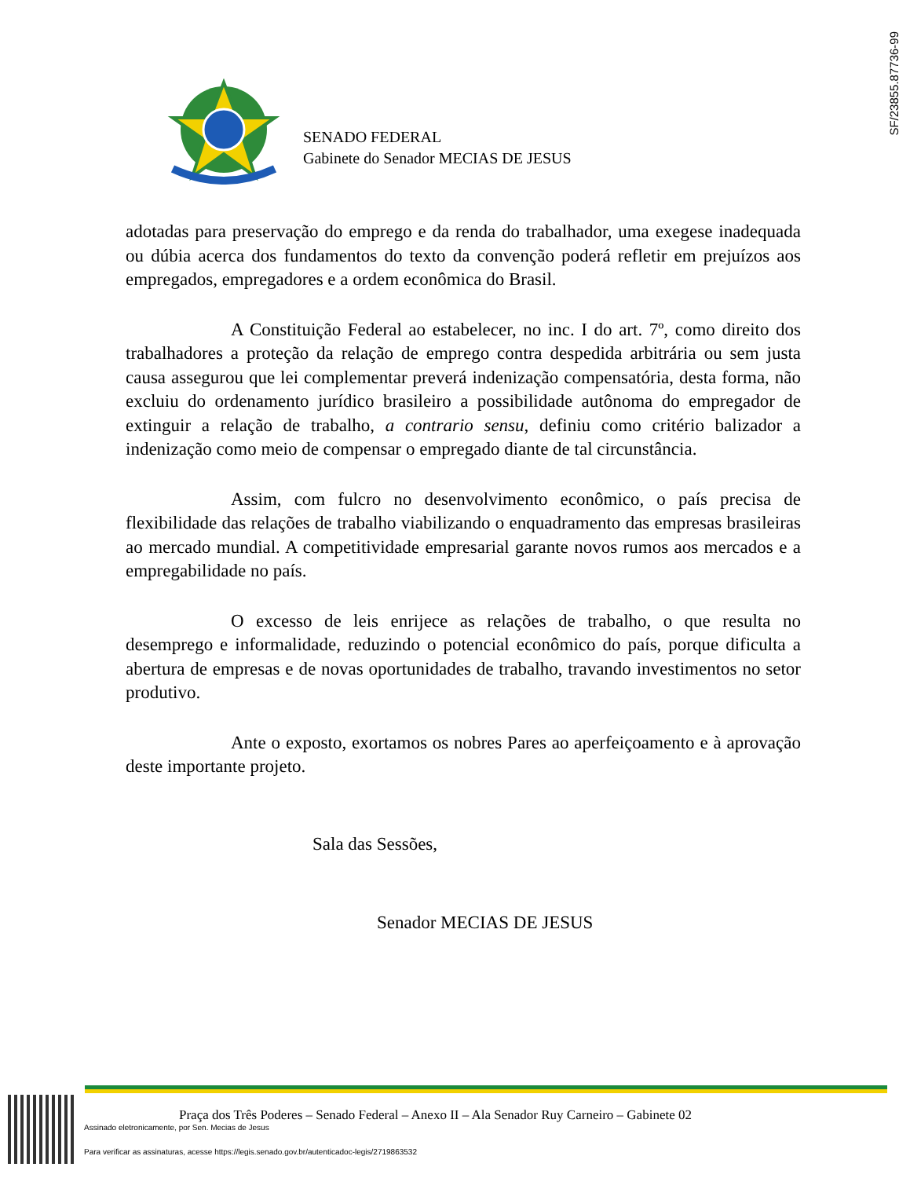SF/23855.87736-99
SENADO FEDERAL
Gabinete do Senador MECIAS DE JESUS
adotadas para preservação do emprego e da renda do trabalhador, uma exegese inadequada ou dúbia acerca dos fundamentos do texto da convenção poderá refletir em prejuízos aos empregados, empregadores e a ordem econômica do Brasil.
A Constituição Federal ao estabelecer, no inc. I do art. 7º, como direito dos trabalhadores a proteção da relação de emprego contra despedida arbitrária ou sem justa causa assegurou que lei complementar preverá indenização compensatória, desta forma, não excluiu do ordenamento jurídico brasileiro a possibilidade autônoma do empregador de extinguir a relação de trabalho, a contrario sensu, definiu como critério balizador a indenização como meio de compensar o empregado diante de tal circunstância.
Assim, com fulcro no desenvolvimento econômico, o país precisa de flexibilidade das relações de trabalho viabilizando o enquadramento das empresas brasileiras ao mercado mundial. A competitividade empresarial garante novos rumos aos mercados e a empregabilidade no país.
O excesso de leis enrijece as relações de trabalho, o que resulta no desemprego e informalidade, reduzindo o potencial econômico do país, porque dificulta a abertura de empresas e de novas oportunidades de trabalho, travando investimentos no setor produtivo.
Ante o exposto, exortamos os nobres Pares ao aperfeiçoamento e à aprovação deste importante projeto.
Sala das Sessões,
Senador MECIAS DE JESUS
Praça dos Três Poderes – Senado Federal – Anexo II – Ala Senador Ruy Carneiro – Gabinete 02
Assinado eletronicamente, por Sen. Mecias de Jesus
Para verificar as assinaturas, acesse https://legis.senado.gov.br/autenticadoc-legis/2719863532